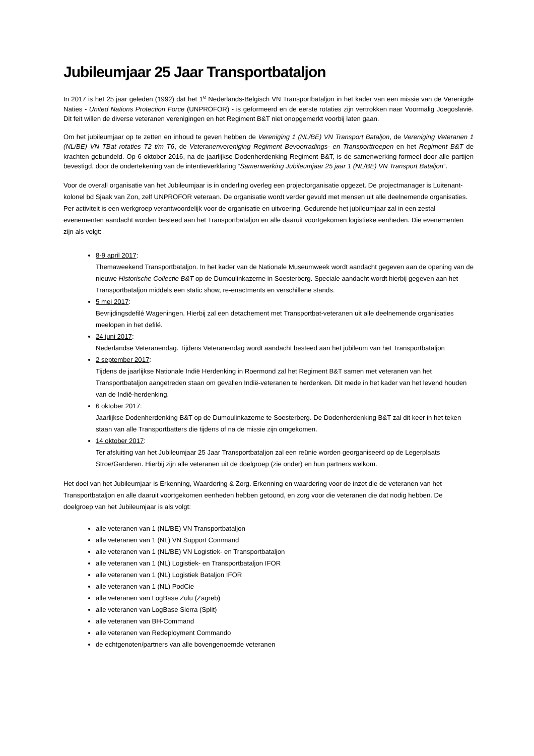Jubileumjaar 25 Jaar Transportbataljon
In 2017 is het 25 jaar geleden (1992) dat het 1<sup>e</sup> Nederlands-Belgisch VN Transportbataljon in het kader van een missie van de Verenigde Naties - United Nations Protection Force (UNPROFOR) - is geformeerd en de eerste rotaties zijn vertrokken naar Voormalig Joegoslavië. Dit feit willen de diverse veteranen verenigingen en het Regiment B&T niet onopgemerkt voorbij laten gaan.
Om het jubileumjaar op te zetten en inhoud te geven hebben de Vereniging 1 (NL/BE) VN Transport Bataljon, de Vereniging Veteranen 1 (NL/BE) VN TBat rotaties T2 t/m T6, de Veteranenvereniging Regiment Bevoorradings- en Transporttroepen en het Regiment B&T de krachten gebundeld. Op 6 oktober 2016, na de jaarlijkse Dodenherdenking Regiment B&T, is de samenwerking formeel door alle partijen bevestigd, door de ondertekening van de intentieverklaring “Samenwerking Jubileumjaar 25 jaar 1 (NL/BE) VN Transport Bataljon”.
Voor de overall organisatie van het Jubileumjaar is in onderling overleg een projectorganisatie opgezet. De projectmanager is Luitenant-kolonel bd Sjaak van Zon, zelf UNPROFOR veteraan. De organisatie wordt verder gevuld met mensen uit alle deelnemende organisaties. Per activiteit is een werkgroep verantwoordelijk voor de organisatie en uitvoering. Gedurende het jubileumjaar zal in een zestal evenementen aandacht worden besteed aan het Transportbataljon en alle daaruit voortgekomen logistieke eenheden. Die evenementen zijn als volgt:
8-9 april 2017:
Themaweekend Transportbataljon. In het kader van de Nationale Museumweek wordt aandacht gegeven aan de opening van de nieuwe Historische Collectie B&T op de Dumoulinkazerne in Soesterberg. Speciale aandacht wordt hierbij gegeven aan het Transportbataljon middels een static show, re-enactments en verschillene stands.
5 mei 2017:
Bevrijdingsdefilé Wageningen. Hierbij zal een detachement met Transportbat-veteranen uit alle deelnemende organisaties meelopen in het defilé.
24 juni 2017:
Nederlandse Veteranendag. Tijdens Veteranendag wordt aandacht besteed aan het jubileum van het Transportbataljon
2 september 2017:
Tijdens de jaarlijkse Nationale Indië Herdenking in Roermond zal het Regiment B&T samen met veteranen van het Transportbataljon aangetreden staan om gevallen Indië-veteranen te herdenken. Dit mede in het kader van het levend houden van de Indië-herdenking.
6 oktober 2017:
Jaarlijkse Dodenherdenking B&T op de Dumoulinkazerne te Soesterberg. De Dodenherdenking B&T zal dit keer in het teken staan van alle Transportbatters die tijdens of na de missie zijn omgekomen.
14 oktober 2017:
Ter afsluiting van het Jubileumjaar 25 Jaar Transportbataljon zal een reünie worden georganiseerd op de Legerplaats Stroe/Garderen. Hierbij zijn alle veteranen uit de doelgroep (zie onder) en hun partners welkom.
Het doel van het Jubileumjaar is Erkenning, Waardering & Zorg. Erkenning en waardering voor de inzet die de veteranen van het Transportbataljon en alle daaruit voortgekomen eenheden hebben getoond, en zorg voor die veteranen die dat nodig hebben. De doelgroep van het Jubileumjaar is als volgt:
alle veteranen van 1 (NL/BE) VN Transportbataljon
alle veteranen van 1 (NL) VN Support Command
alle veteranen van 1 (NL/BE) VN Logistiek- en Transportbataljon
alle veteranen van 1 (NL) Logistiek- en Transportbataljon IFOR
alle veteranen van 1 (NL) Logistiek Bataljon IFOR
alle veteranen van 1 (NL) PodCie
alle veteranen van LogBase Zulu (Zagreb)
alle veteranen van LogBase Sierra (Split)
alle veteranen van BH-Command
alle veteranen van Redeployment Commando
de echtgenoten/partners van alle bovengenoemde veteranen